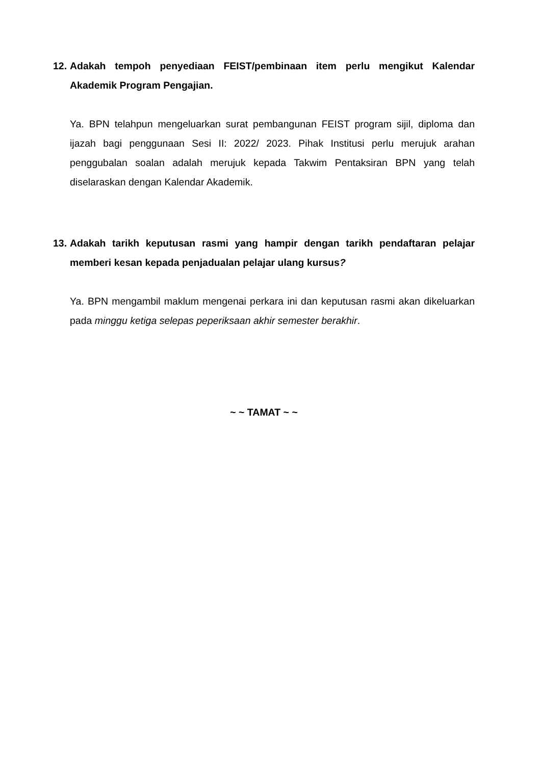12. Adakah tempoh penyediaan FEIST/pembinaan item perlu mengikut Kalendar Akademik Program Pengajian.
Ya. BPN telahpun mengeluarkan surat pembangunan FEIST program sijil, diploma dan ijazah bagi penggunaan Sesi II: 2022/ 2023. Pihak Institusi perlu merujuk arahan penggubalan soalan adalah merujuk kepada Takwim Pentaksiran BPN yang telah diselaraskan dengan Kalendar Akademik.
13. Adakah tarikh keputusan rasmi yang hampir dengan tarikh pendaftaran pelajar memberi kesan kepada penjadualan pelajar ulang kursus?
Ya. BPN mengambil maklum mengenai perkara ini dan keputusan rasmi akan dikeluarkan pada minggu ketiga selepas peperiksaan akhir semester berakhir.
~ ~ TAMAT ~ ~